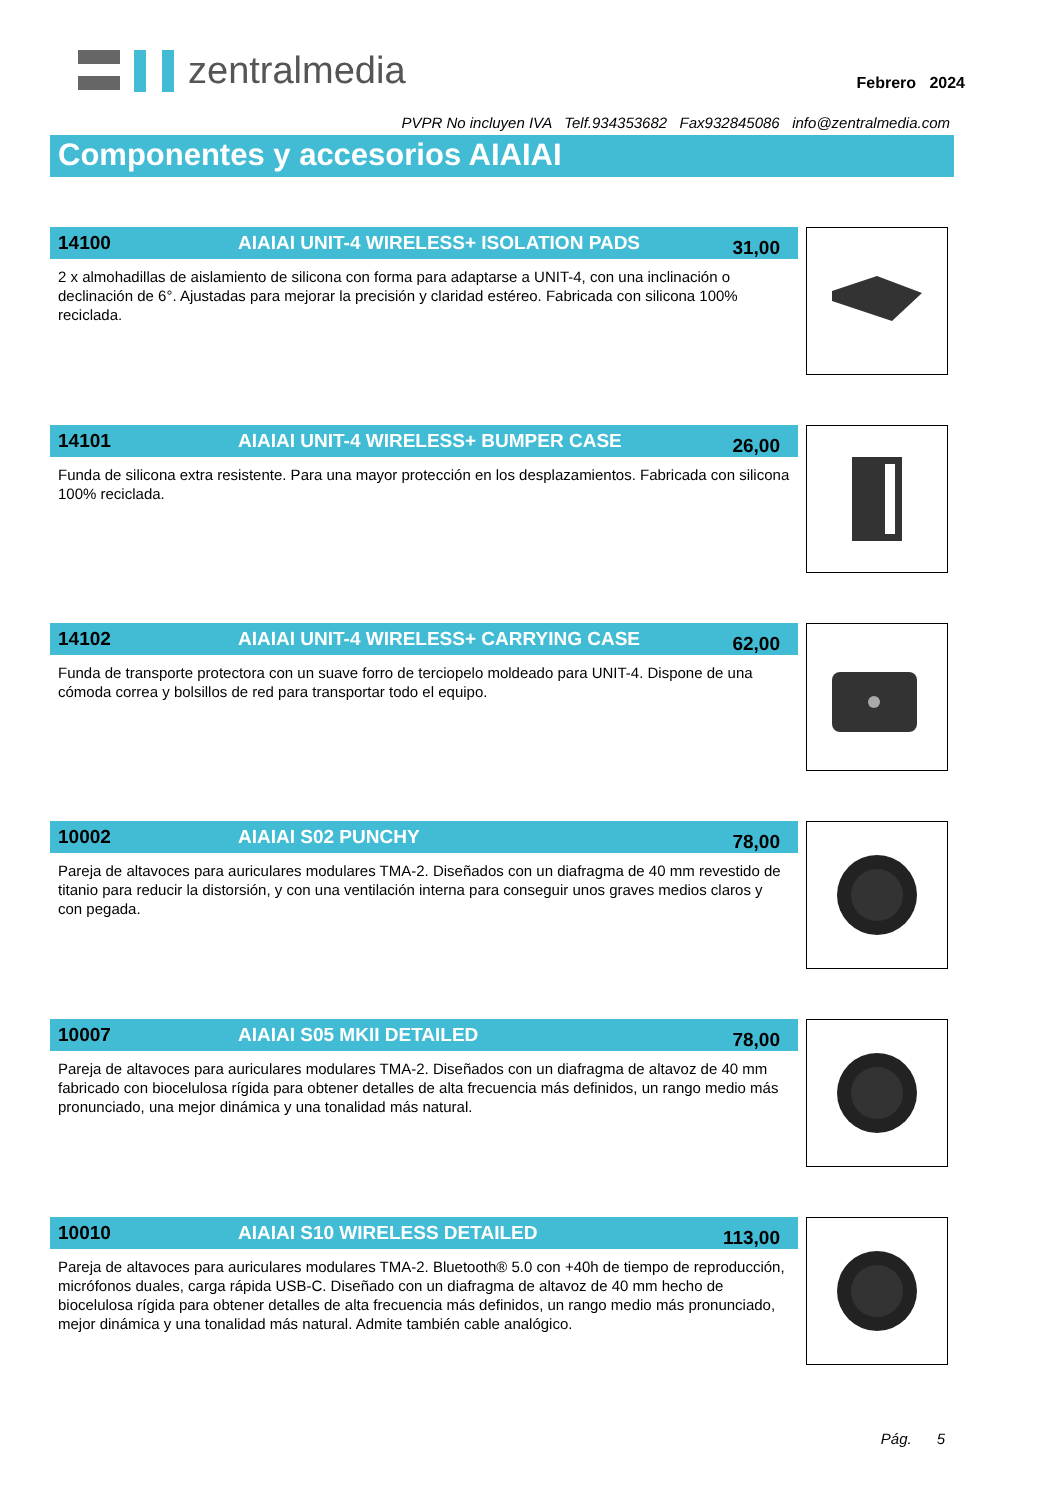zentralmedia
Febrero 2024
PVPR No incluyen IVA Telf.934353682 Fax932845086 info@zentralmedia.com
Componentes y accesorios AIAIAI
14100 AIAIAI UNIT-4 WIRELESS+ ISOLATION PADS 31,00
2 x almohadillas de aislamiento de silicona con forma para adaptarse a UNIT-4, con una inclinación o declinación de 6°. Ajustadas para mejorar la precisión y claridad estéreo. Fabricada con silicona 100% reciclada.
14101 AIAIAI UNIT-4 WIRELESS+ BUMPER CASE 26,00
Funda de silicona extra resistente. Para una mayor protección en los desplazamientos. Fabricada con silicona 100% reciclada.
14102 AIAIAI UNIT-4 WIRELESS+ CARRYING CASE 62,00
Funda de transporte protectora con un suave forro de terciopelo moldeado para UNIT-4. Dispone de una cómoda correa y bolsillos de red para transportar todo el equipo.
10002 AIAIAI S02 PUNCHY 78,00
Pareja de altavoces para auriculares modulares TMA-2. Diseñados con un diafragma de 40 mm revestido de titanio para reducir la distorsión, y con una ventilación interna para conseguir unos graves medios claros y con pegada.
10007 AIAIAI S05 MKII DETAILED 78,00
Pareja de altavoces para auriculares modulares TMA-2. Diseñados con un diafragma de altavoz de 40 mm fabricado con biocelulosa rígida para obtener detalles de alta frecuencia más definidos, un rango medio más pronunciado, una mejor dinámica y una tonalidad más natural.
10010 AIAIAI S10 WIRELESS DETAILED 113,00
Pareja de altavoces para auriculares modulares TMA-2. Bluetooth® 5.0 con +40h de tiempo de reproducción, micrófonos duales, carga rápida USB-C. Diseñado con un diafragma de altavoz de 40 mm hecho de biocelulosa rígida para obtener detalles de alta frecuencia más definidos, un rango medio más pronunciado, mejor dinámica y una tonalidad más natural. Admite también cable analógico.
Pág. 5